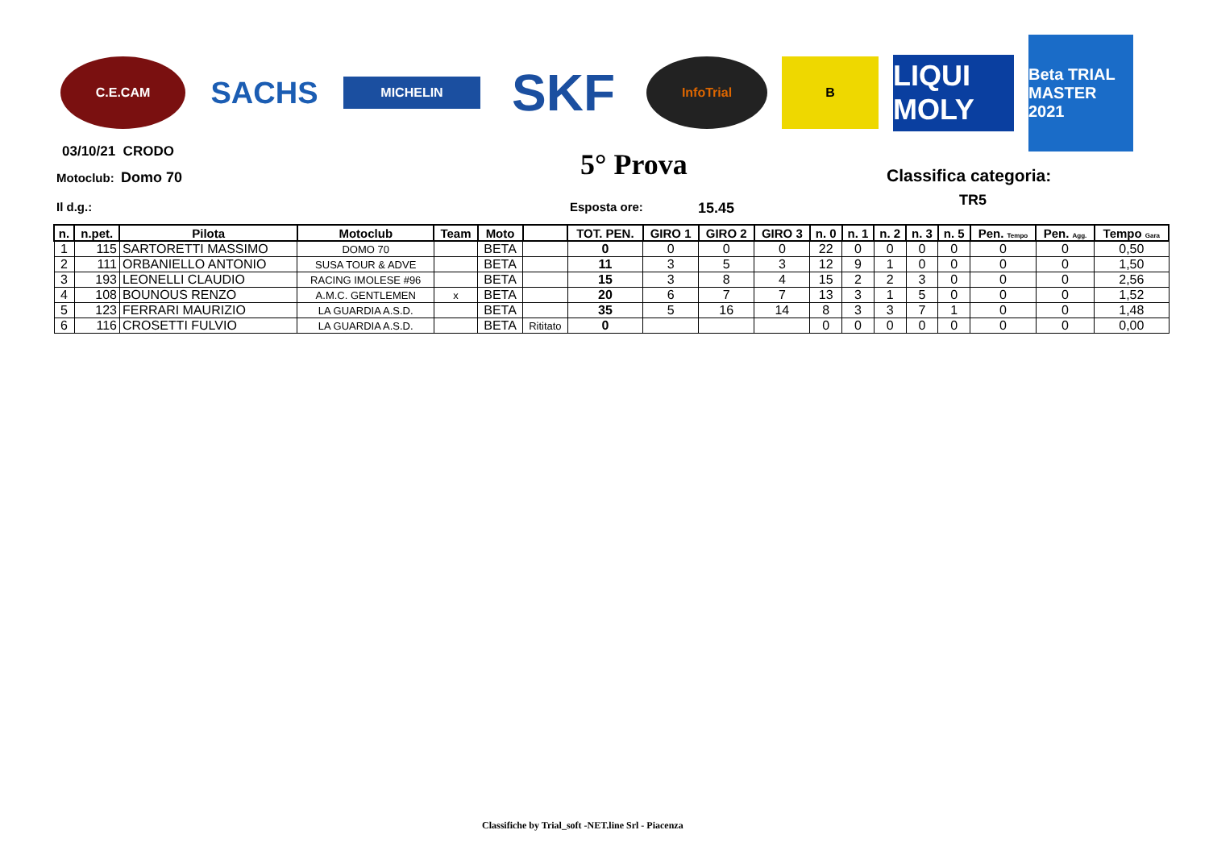C.E.CAM
SACHS
MICHELIN
SKF
InfoTrial B
LIQUI MOLY
Beta TRIAL MASTER 2021
03/10/21 CRODO
Motoclub: Domo 70 5° Prova Classifica categoria:
TR5
Il d.g.: Esposta ore: 15.45
| n. | n.pet. | Pilota | Motoclub | Team | Moto | | TOT. PEN. | GIRO 1 | GIRO 2 | GIRO 3 | n. 0 | n. 1 | n. 2 | n. 3 | n. 5 | Pen. Tempo | Pen. Agg. | Tempo Gara |
| --- | --- | --- | --- | --- | --- | --- | --- | --- | --- | --- | --- | --- | --- | --- | --- | --- | --- | --- |
| 1 | 115 | SARTORETTI MASSIMO | DOMO 70 | | BETA | | 0 | 0 | 0 | 0 | 22 | 0 | 0 | 0 | 0 | 0 | 0 | 0,50 |
| 2 | 111 | ORBANIELLO ANTONIO | SUSA TOUR & ADVE | | BETA | | 11 | 3 | 5 | 3 | 12 | 9 | 1 | 0 | 0 | 0 | 0 | 1,50 |
| 3 | 193 | LEONELLI CLAUDIO | RACING IMOLESE #96 | | BETA | | 15 | 3 | 8 | 4 | 15 | 2 | 2 | 3 | 0 | 0 | 0 | 2,56 |
| 4 | 108 | BOUNOUS RENZO | A.M.C. GENTLEMEN | x | BETA | | 20 | 6 | 7 | 7 | 13 | 3 | 1 | 5 | 0 | 0 | 0 | 1,52 |
| 5 | 123 | FERRARI MAURIZIO | LA GUARDIA A.S.D. | | BETA | | 35 | 5 | 16 | 14 | 8 | 3 | 3 | 7 | 1 | 0 | 0 | 1,48 |
| 6 | 116 | CROSETTI FULVIO | LA GUARDIA A.S.D. | | BETA | Rititato | 0 | | | | 0 | 0 | 0 | 0 | 0 | 0 | 0 | 0,00 |
Classifiche by Trial_soft -NET.line Srl - Piacenza